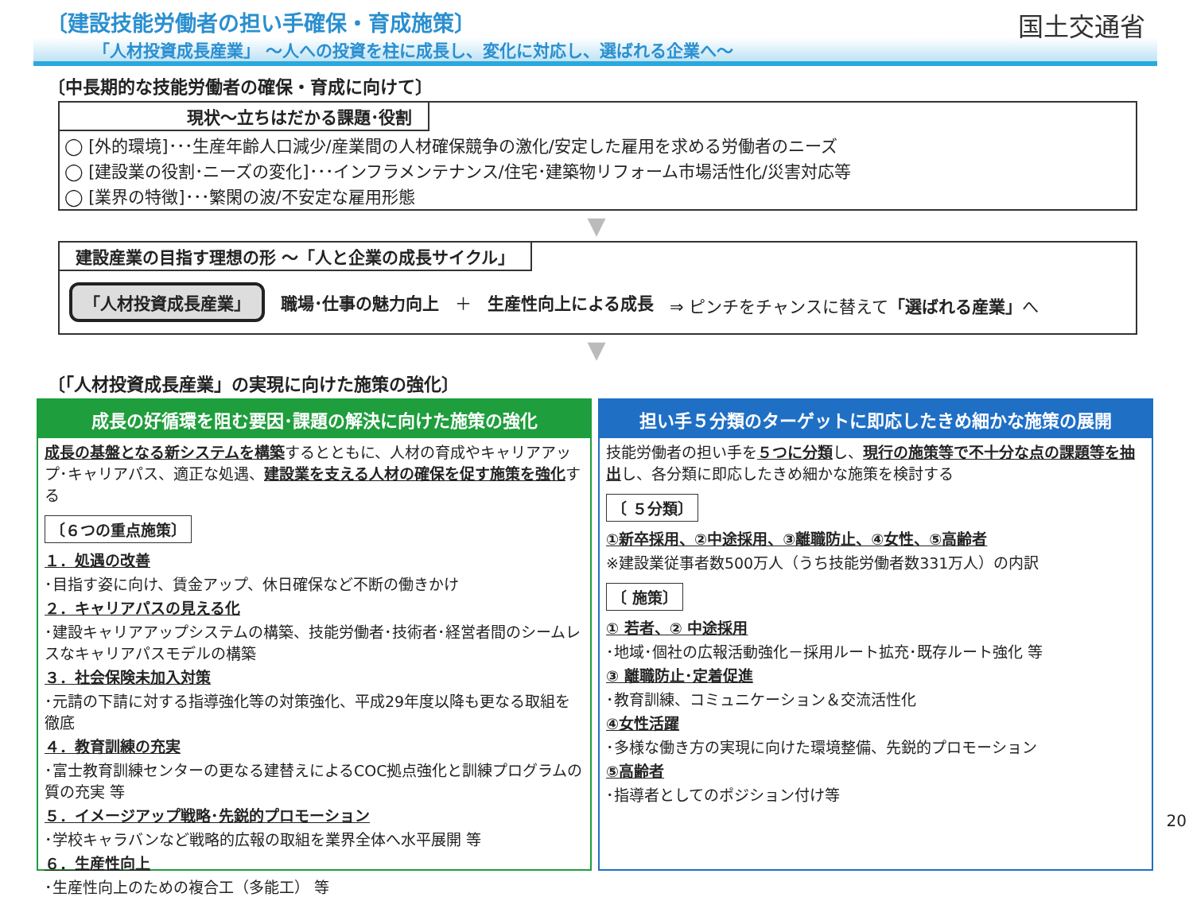〔建設技能労働者の担い手確保・育成施策〕
「人材投資成長産業」 ～人への投資を柱に成長し、変化に対応し、選ばれる企業へ～
国土交通省
〔中長期的な技能労働者の確保・育成に向けて〕
現状～立ちはだかる課題･役割
◯ [外的環境]･･･生産年齢人口減少/産業間の人材確保競争の激化/安定した雇用を求める労働者のニーズ
◯ [建設業の役割･ニーズの変化]･･･インフラメンテナンス/住宅･建築物リフォーム市場活性化/災害対応等
◯ [業界の特徴]･･･繁閑の波/不安定な雇用形態
▼
建設産業の目指す理想の形 ～「人と企業の成長サイクル」
「人材投資成長産業」 職場･仕事の魅力向上 ＋ 生産性向上による成長 ⇒ ピンチをチャンスに替えて「選ばれる産業」へ
▼
〔「人材投資成長産業」の実現に向けた施策の強化〕
成長の好循環を阻む要因･課題の解決に向けた施策の強化
成長の基盤となる新システムを構築するとともに、人材の育成やキャリアアップ･キャリアパス、適正な処遇、建設業を支える人材の確保を促す施策を強化する
〔６つの重点施策〕
１．処遇の改善
･目指す姿に向け、賃金アップ、休日確保など不断の働きかけ
２．キャリアパスの見える化
･建設キャリアアップシステムの構築、技能労働者･技術者･経営者間のシームレスなキャリアパスモデルの構築
３．社会保険未加入対策
･元請の下請に対する指導強化等の対策強化、平成29年度以降も更なる取組を徹底
４．教育訓練の充実
･富士教育訓練センターの更なる建替えによるCOC拠点強化と訓練プログラムの質の充実 等
５．イメージアップ戦略･先鋭的プロモーション
･学校キャラバンなど戦略的広報の取組を業界全体へ水平展開 等
６．生産性向上
･生産性向上のための複合工（多能工） 等
担い手５分類のターゲットに即応したきめ細かな施策の展開
技能労働者の担い手を５つに分類し、現行の施策等で不十分な点の課題等を抽出し、各分類に即応したきめ細かな施策を検討する
〔 ５分類〕
①新卒採用、②中途採用、③離職防止、④女性、⑤高齢者
※建設業従事者数500万人（うち技能労働者数331万人）の内訳
〔 施策〕
① 若者、② 中途採用
･地域･個社の広報活動強化－採用ルート拡充･既存ルート強化 等
③ 離職防止･定着促進
･教育訓練、コミュニケーション＆交流活性化
④女性活躍
･多様な働き方の実現に向けた環境整備、先鋭的プロモーション
⑤高齢者
･指導者としてのポジション付け等
20